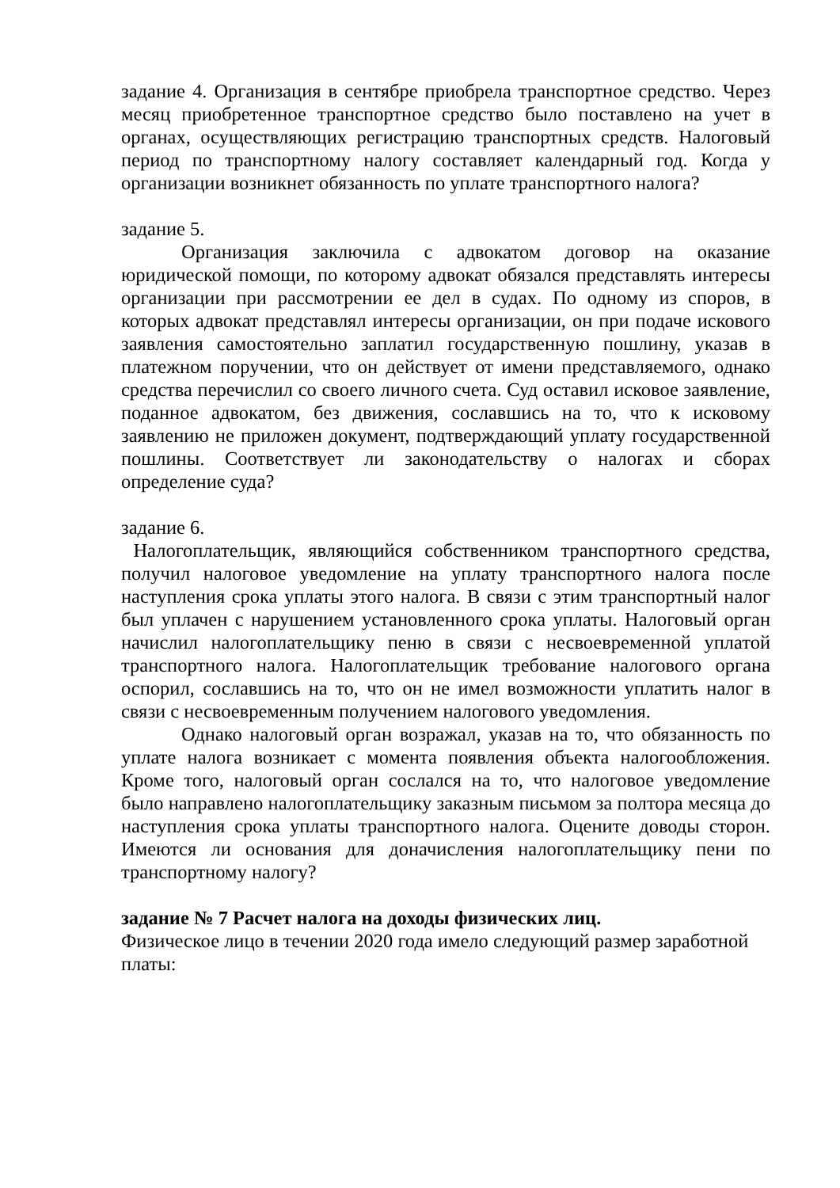задание 4. Организация в сентябре приобрела транспортное средство. Через месяц приобретенное транспортное средство было поставлено на учет в органах, осуществляющих регистрацию транспортных средств. Налоговый период по транспортному налогу составляет календарный год. Когда у организации возникнет обязанность по уплате транспортного налога?
задание 5.
Организация заключила с адвокатом договор на оказание юридической помощи, по которому адвокат обязался представлять интересы организации при рассмотрении ее дел в судах. По одному из споров, в которых адвокат представлял интересы организации, он при подаче искового заявления самостоятельно заплатил государственную пошлину, указав в платежном поручении, что он действует от имени представляемого, однако средства перечислил со своего личного счета. Суд оставил исковое заявление, поданное адвокатом, без движения, сославшись на то, что к исковому заявлению не приложен документ, подтверждающий уплату государственной пошлины. Соответствует ли законодательству о налогах и сборах определение суда?
задание 6.
Налогоплательщик, являющийся собственником транспортного средства, получил налоговое уведомление на уплату транспортного налога после наступления срока уплаты этого налога. В связи с этим транспортный налог был уплачен с нарушением установленного срока уплаты. Налоговый орган начислил налогоплательщику пеню в связи с несвоевременной уплатой транспортного налога. Налогоплательщик требование налогового органа оспорил, сославшись на то, что он не имел возможности уплатить налог в связи с несвоевременным получением налогового уведомления.
Однако налоговый орган возражал, указав на то, что обязанность по уплате налога возникает с момента появления объекта налогообложения. Кроме того, налоговый орган сослался на то, что налоговое уведомление было направлено налогоплательщику заказным письмом за полтора месяца до наступления срока уплаты транспортного налога. Оцените доводы сторон. Имеются ли основания для доначисления налогоплательщику пени по транспортному налогу?
задание № 7 Расчет налога на доходы физических лиц.
Физическое лицо в течении 2020 года имело следующий размер заработной платы: